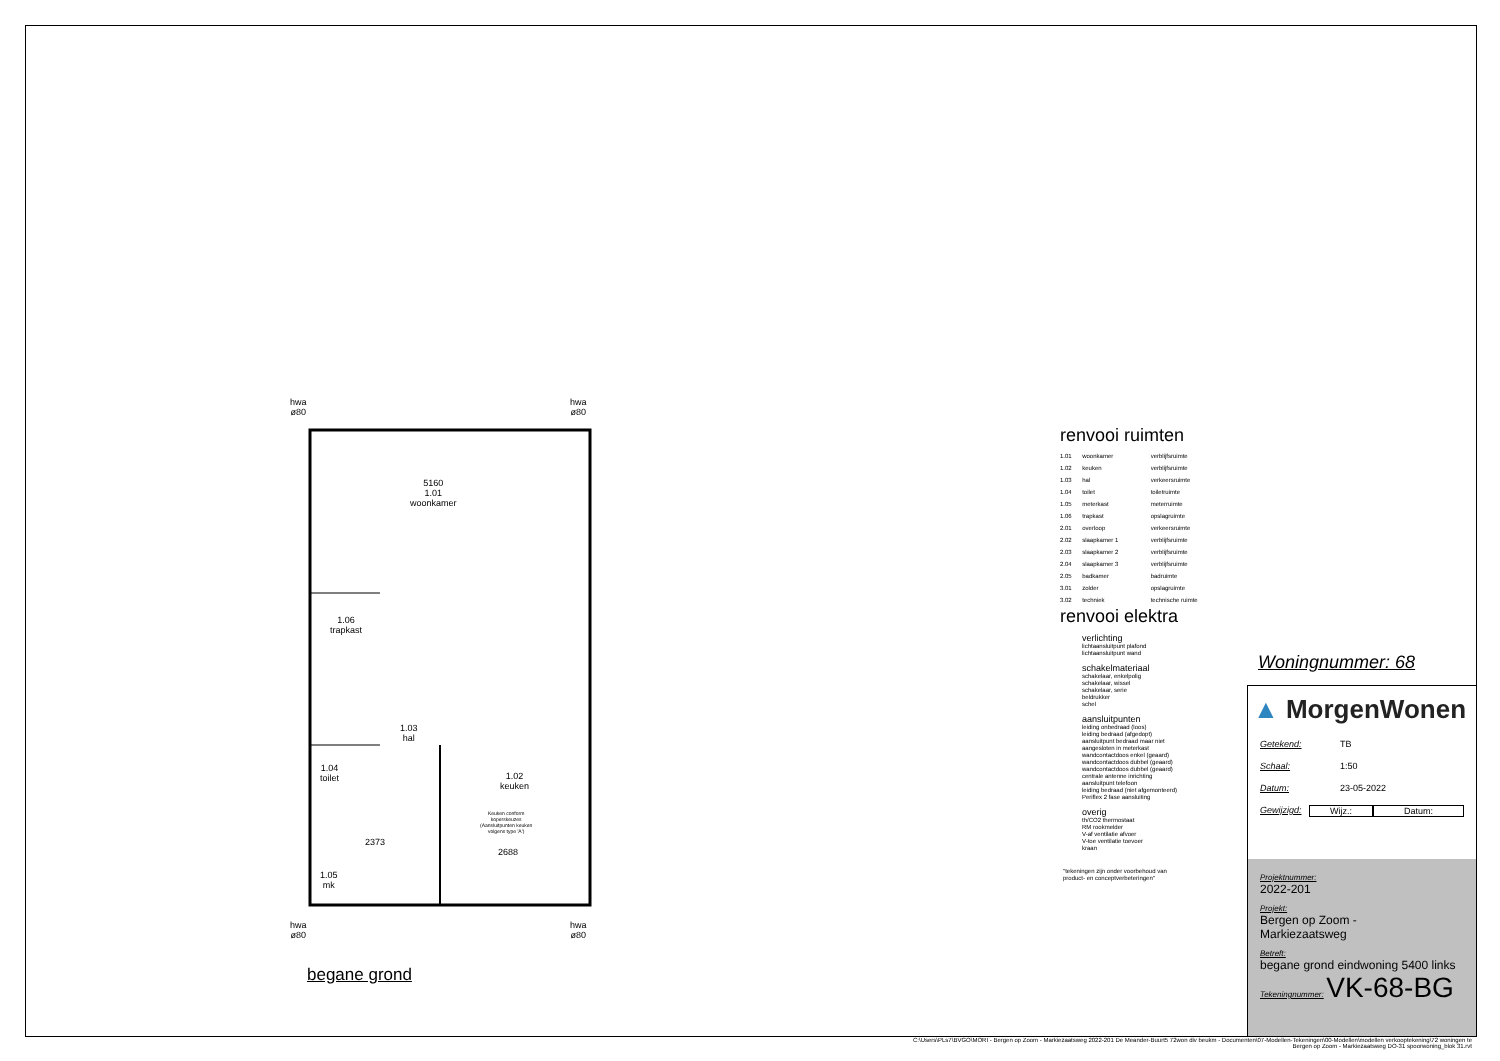hwa
ø80
hwa
ø80
5160
1.01
woonkamer
1.06
trapkast
1.03
hal
1.04
toilet
1.02
keuken
Keuken conform
koperskeuzes
(Aansluitpunten keuken
volgens type 'A')
1.05
mk
2373
2688
hwa
ø80
hwa
ø80
begane grond
renvooi ruimten
| 1.01 | woonkamer | verblijfsruimte |
| 1.02 | keuken | verblijfsruimte |
| 1.03 | hal | verkeersruimte |
| 1.04 | toilet | toiletruimte |
| 1.05 | meterkast | meterruimte |
| 1.06 | trapkast | opslagruimte |
| 2.01 | overloop | verkeersruimte |
| 2.02 | slaapkamer 1 | verblijfsruimte |
| 2.03 | slaapkamer 2 | verblijfsruimte |
| 2.04 | slaapkamer 3 | verblijfsruimte |
| 2.05 | badkamer | badruimte |
| 3.01 | zolder | opslagruimte |
| 3.02 | techniek | technische ruimte |
renvooi elektra
verlichting
lichtaansluitpunt plafond
lichtaansluitpunt wand
schakelmateriaal
schakelaar, enkelpolig
schakelaar, wissel
schakelaar, serie
beldrukker
schel
aansluitpunten
leiding onbedraad (loos)
leiding bedraad (afgedopt)
aansluitpunt bedraad maar niet
aangesloten in meterkast
wandcontactdoos enkel (geaard)
wandcontactdoos dubbel (geaard)
wandcontactdoos dubbel (geaard)
centrale antenne inrichting
aansluitpunt telefoon
leiding bedraad (niet afgemonteerd)
Periflex 2 fase aansluiting
overig
th/CO2 thermostaat
RM rookmelder
V-af ventilatie afvoer
V-toe ventilatie toevoer
kraan
"tekeningen zijn onder voorbehoud van
product- en conceptverbeteringen"
Woningnummer: 68
▲ MorgenWonen
Getekend: TB
Schaal: 1:50
Datum: 23-05-2022
Gewijzigd: Wijz.: Datum:
Projektnummer:
2022-201
Projekt:
Bergen op Zoom -
Markiezaatsweg
Betreft:
begane grond eindwoning 5400 links
Tekeningnummer: VK-68-BG
C:\Users\PLs7\BVGO\MORI - Bergen op Zoom - Markiezaatsweg 2022-201 De Meander-Buurt5 72won div beukm - Documenten\07-Modellen-Tekeningen\00-Modellen\modellen verkooptekening\72 woningen te
Bergen op Zoom - Markiezaatsweg DO-31 spoorwoning_blok 31.rvt